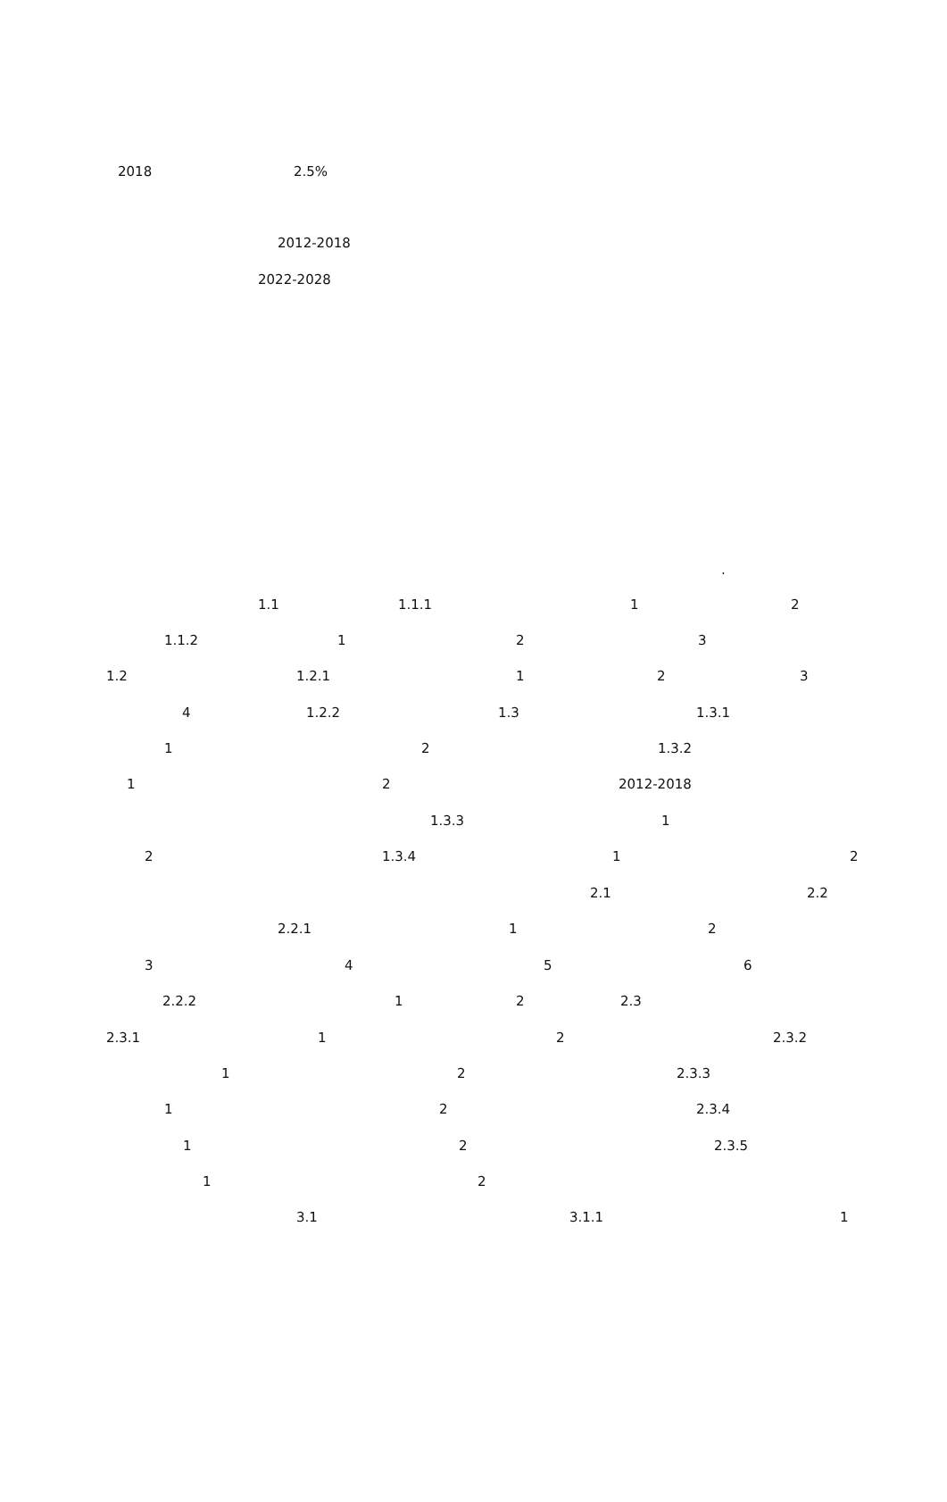2018 2.5%
2012-2018
2022-2028
.
1.1 1.1.1 1 2
1.1.2 1 2 3
1.2 1.2.1 1 2 3
4 1.2.2 1.3 1.3.1
1 2 1.3.2
1 2 2012-2018
1.3.3 1
2 1.3.4 1 2
2.1 2.2
2.2.1 1 2
3 4 5 6
2.2.2 1 2 2.3
2.3.1 1 2 2.3.2
1 2 2.3.3
1 2 2.3.4
1 2 2.3.5
1 2
3.1 3.1.1 1